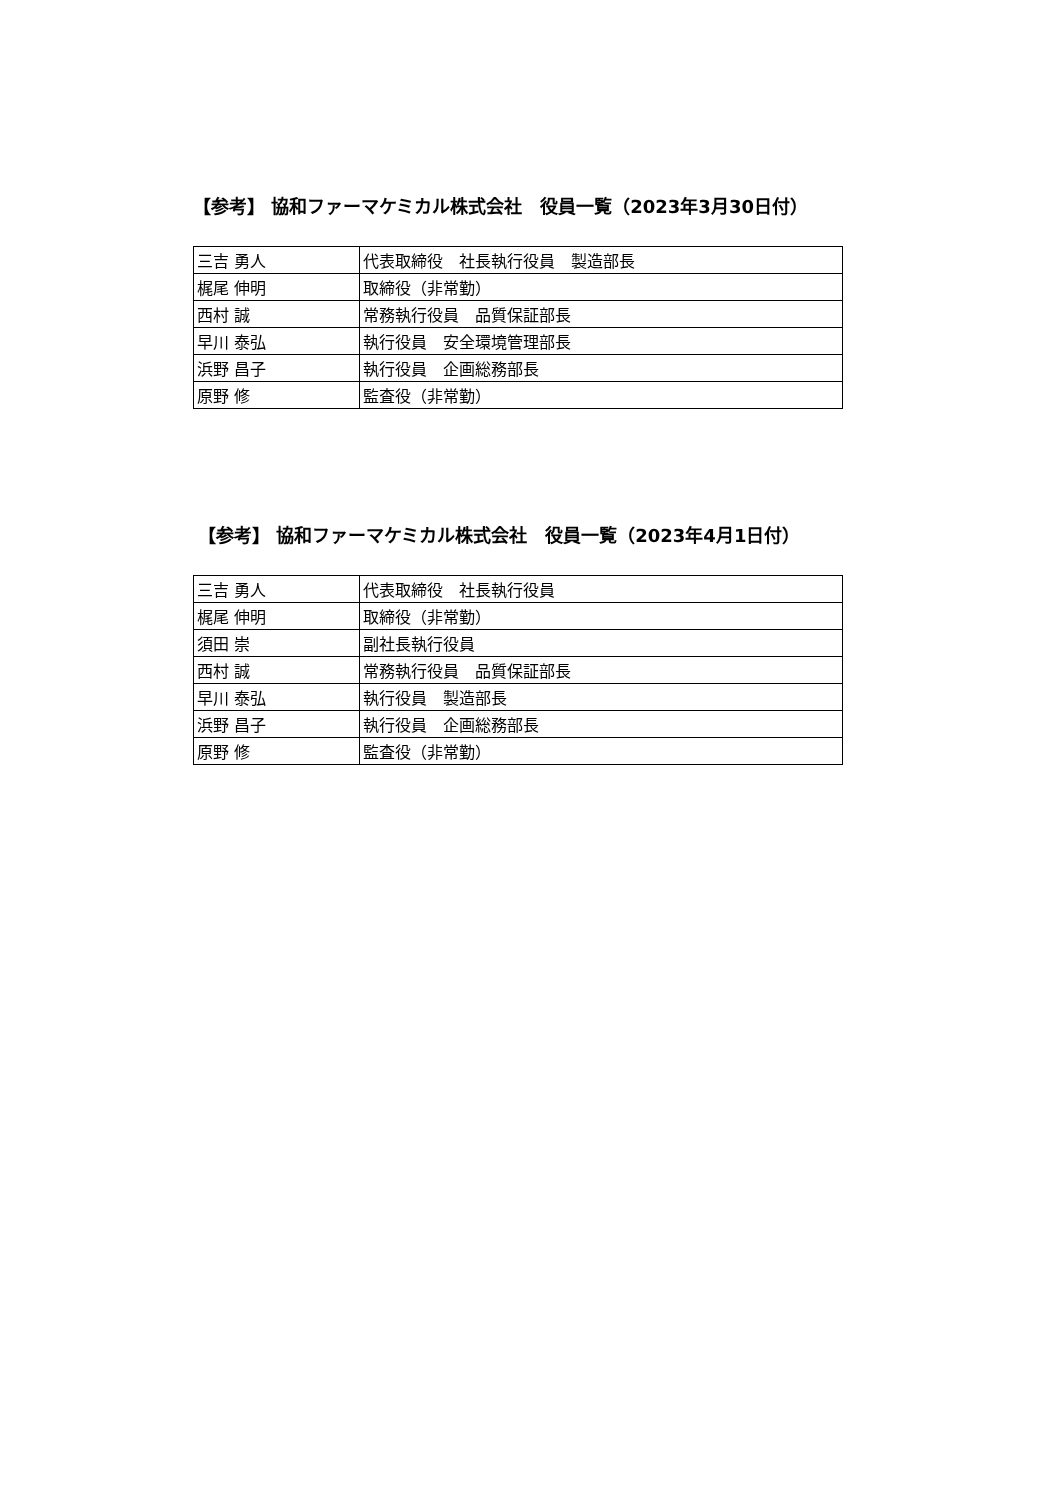【参考】 協和ファーマケミカル株式会社　役員一覧（2023年3月30日付）
| 三吉 勇人 | 代表取締役 社長執行役員 製造部長 |
| 梶尾 伸明 | 取締役（非常勤） |
| 西村 誠 | 常務執行役員 品質保証部長 |
| 早川 泰弘 | 執行役員 安全環境管理部長 |
| 浜野 昌子 | 執行役員 企画総務部長 |
| 原野 修 | 監査役（非常勤） |
【参考】 協和ファーマケミカル株式会社　役員一覧（2023年4月1日付）
| 三吉 勇人 | 代表取締役 社長執行役員 |
| 梶尾 伸明 | 取締役（非常勤） |
| 須田 崇 | 副社長執行役員 |
| 西村 誠 | 常務執行役員 品質保証部長 |
| 早川 泰弘 | 執行役員 製造部長 |
| 浜野 昌子 | 執行役員 企画総務部長 |
| 原野 修 | 監査役（非常勤） |